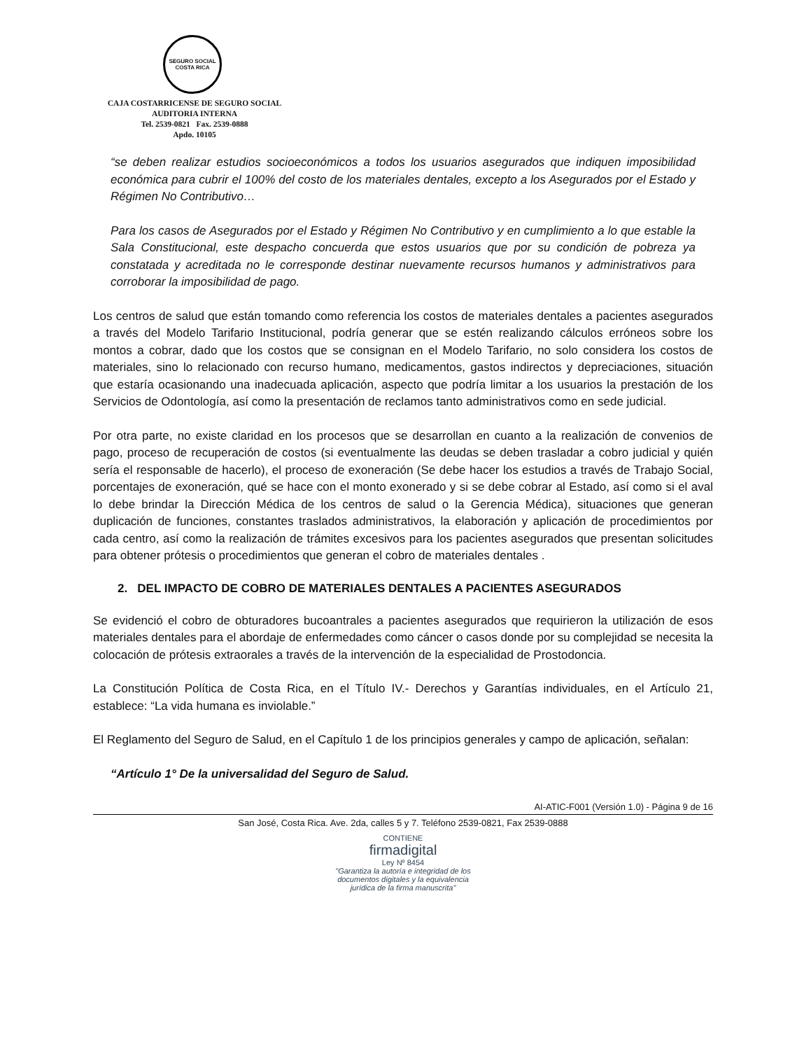SEGURO SOCIAL
COSTA RICA
CAJA COSTARRICENSE DE SEGURO SOCIAL
AUDITORIA INTERNA
Tel. 2539-0821 Fax. 2539-0888
Apdo. 10105
“se deben realizar estudios socioeconómicos a todos los usuarios asegurados que indiquen imposibilidad económica para cubrir el 100% del costo de los materiales dentales, excepto a los Asegurados por el Estado y Régimen No Contributivo…
Para los casos de Asegurados por el Estado y Régimen No Contributivo y en cumplimiento a lo que estable la Sala Constitucional, este despacho concuerda que estos usuarios que por su condición de pobreza ya constatada y acreditada no le corresponde destinar nuevamente recursos humanos y administrativos para corroborar la imposibilidad de pago.
Los centros de salud que están tomando como referencia los costos de materiales dentales a pacientes asegurados a través del Modelo Tarifario Institucional, podría generar que se estén realizando cálculos erróneos sobre los montos a cobrar, dado que los costos que se consignan en el Modelo Tarifario, no solo considera los costos de materiales, sino lo relacionado con recurso humano, medicamentos, gastos indirectos y depreciaciones, situación que estaría ocasionando una inadecuada aplicación, aspecto que podría limitar a los usuarios la prestación de los Servicios de Odontología, así como la presentación de reclamos tanto administrativos como en sede judicial.
Por otra parte, no existe claridad en los procesos que se desarrollan en cuanto a la realización de convenios de pago, proceso de recuperación de costos (si eventualmente las deudas se deben trasladar a cobro judicial y quién sería el responsable de hacerlo), el proceso de exoneración (Se debe hacer los estudios a través de Trabajo Social, porcentajes de exoneración, qué se hace con el monto exonerado y si se debe cobrar al Estado, así como si el aval lo debe brindar la Dirección Médica de los centros de salud o la Gerencia Médica), situaciones que generan duplicación de funciones, constantes traslados administrativos, la elaboración y aplicación de procedimientos por cada centro, así como la realización de trámites excesivos para los pacientes asegurados que presentan solicitudes para obtener prótesis o procedimientos que generan el cobro de materiales dentales .
2. DEL IMPACTO DE COBRO DE MATERIALES DENTALES A PACIENTES ASEGURADOS
Se evidenció el cobro de obturadores bucoantrales a pacientes asegurados que requirieron la utilización de esos materiales dentales para el abordaje de enfermedades como cáncer o casos donde por su complejidad se necesita la colocación de prótesis extraorales a través de la intervención de la especialidad de Prostodoncia.
La Constitución Política de Costa Rica, en el Título IV.- Derechos y Garantías individuales, en el Artículo 21, establece: “La vida humana es inviolable.”
El Reglamento del Seguro de Salud, en el Capítulo 1 de los principios generales y campo de aplicación, señalan:
“Artículo 1° De la universalidad del Seguro de Salud.
AI-ATIC-F001 (Versión 1.0) - Página 9 de 16
San José, Costa Rica. Ave. 2da, calles 5 y 7. Teléfono 2539-0821, Fax 2539-0888
CONTIENE
firmadigital
Ley Nº 8454
"Garantiza la autoría e integridad de los
documentos digitales y la equivalencia
jurídica de la firma manuscrita"